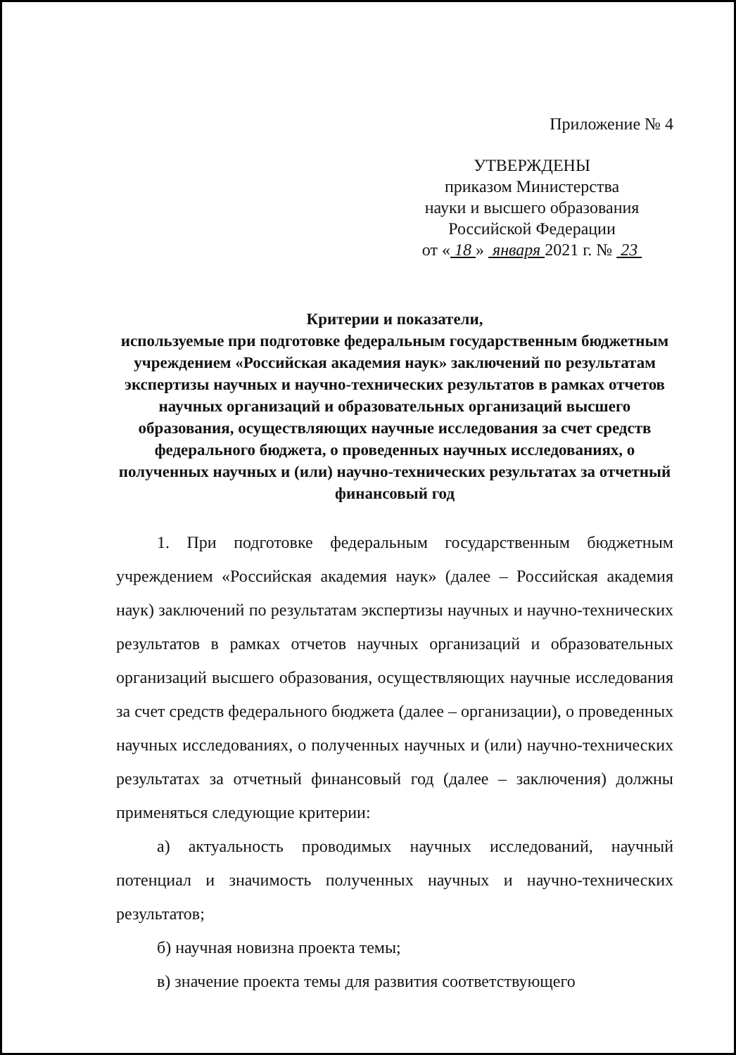Приложение № 4
УТВЕРЖДЕНЫ
приказом Министерства
науки и высшего образования
Российской Федерации
от « 18 » января 2021 г. № 23
Критерии и показатели,
используемые при подготовке федеральным государственным бюджетным учреждением «Российская академия наук» заключений по результатам экспертизы научных и научно-технических результатов в рамках отчетов научных организаций и образовательных организаций высшего образования, осуществляющих научные исследования за счет средств федерального бюджета, о проведенных научных исследованиях, о полученных научных и (или) научно-технических результатах за отчетный финансовый год
1. При подготовке федеральным государственным бюджетным учреждением «Российская академия наук» (далее – Российская академия наук) заключений по результатам экспертизы научных и научно-технических результатов в рамках отчетов научных организаций и образовательных организаций высшего образования, осуществляющих научные исследования за счет средств федерального бюджета (далее – организации), о проведенных научных исследованиях, о полученных научных и (или) научно-технических результатах за отчетный финансовый год (далее – заключения) должны применяться следующие критерии:
а) актуальность проводимых научных исследований, научный потенциал и значимость полученных научных и научно-технических результатов;
б) научная новизна проекта темы;
в) значение проекта темы для развития соответствующего